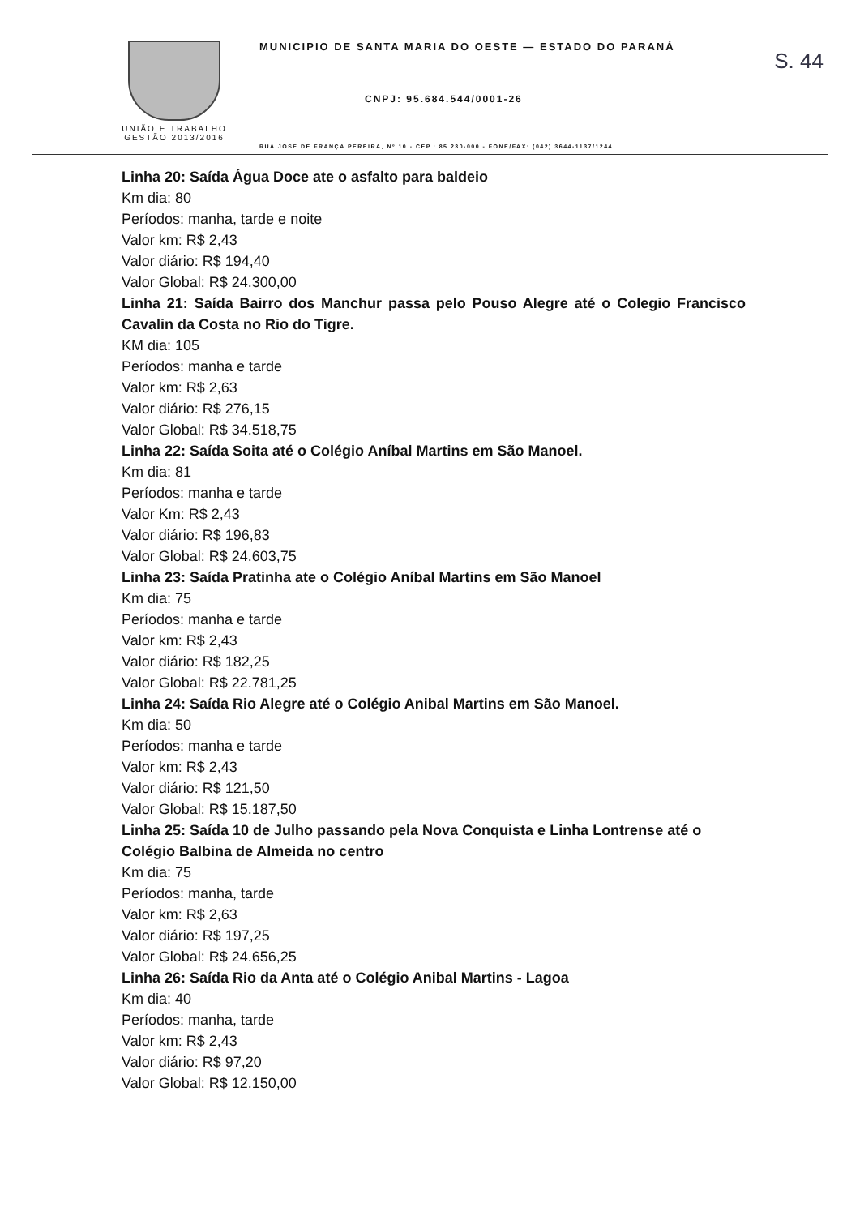S. 44
UNIÃO E TRABALHO
GESTÃO 2013/2016
MUNICIPIO DE SANTA MARIA DO OESTE — ESTADO DO PARANÁ
CNPJ: 95.684.544/0001-26
RUA JOSE DE FRANÇA PEREIRA, Nº 10 - CEP.: 85.230-000 - FONE/FAX: (042) 3644-1137/1244
Linha 20: Saída Água Doce ate o asfalto para baldeio
Km dia: 80
Períodos: manha, tarde e noite
Valor km: R$ 2,43
Valor diário: R$ 194,40
Valor Global: R$ 24.300,00
Linha 21: Saída Bairro dos Manchur passa pelo Pouso Alegre até o Colegio Francisco Cavalin da Costa no Rio do Tigre.
KM dia: 105
Períodos: manha e tarde
Valor km: R$ 2,63
Valor diário: R$ 276,15
Valor Global: R$ 34.518,75
Linha 22: Saída Soita até o Colégio Aníbal Martins em São Manoel.
Km dia: 81
Períodos: manha e tarde
Valor Km: R$ 2,43
Valor diário: R$ 196,83
Valor Global: R$ 24.603,75
Linha 23: Saída Pratinha ate o Colégio Aníbal Martins em São Manoel
Km dia: 75
Períodos: manha e tarde
Valor km: R$ 2,43
Valor diário: R$ 182,25
Valor Global: R$ 22.781,25
Linha 24: Saída Rio Alegre até o Colégio Anibal Martins em São Manoel.
Km dia: 50
Períodos: manha e tarde
Valor km: R$ 2,43
Valor diário: R$ 121,50
Valor Global: R$ 15.187,50
Linha 25: Saída 10 de Julho passando pela Nova Conquista e Linha Lontrense até o Colégio Balbina de Almeida no centro
Km dia: 75
Períodos: manha, tarde
Valor km: R$ 2,63
Valor diário: R$ 197,25
Valor Global: R$ 24.656,25
Linha 26: Saída Rio da Anta até o Colégio Anibal Martins - Lagoa
Km dia: 40
Períodos: manha, tarde
Valor km: R$ 2,43
Valor diário: R$ 97,20
Valor Global: R$ 12.150,00